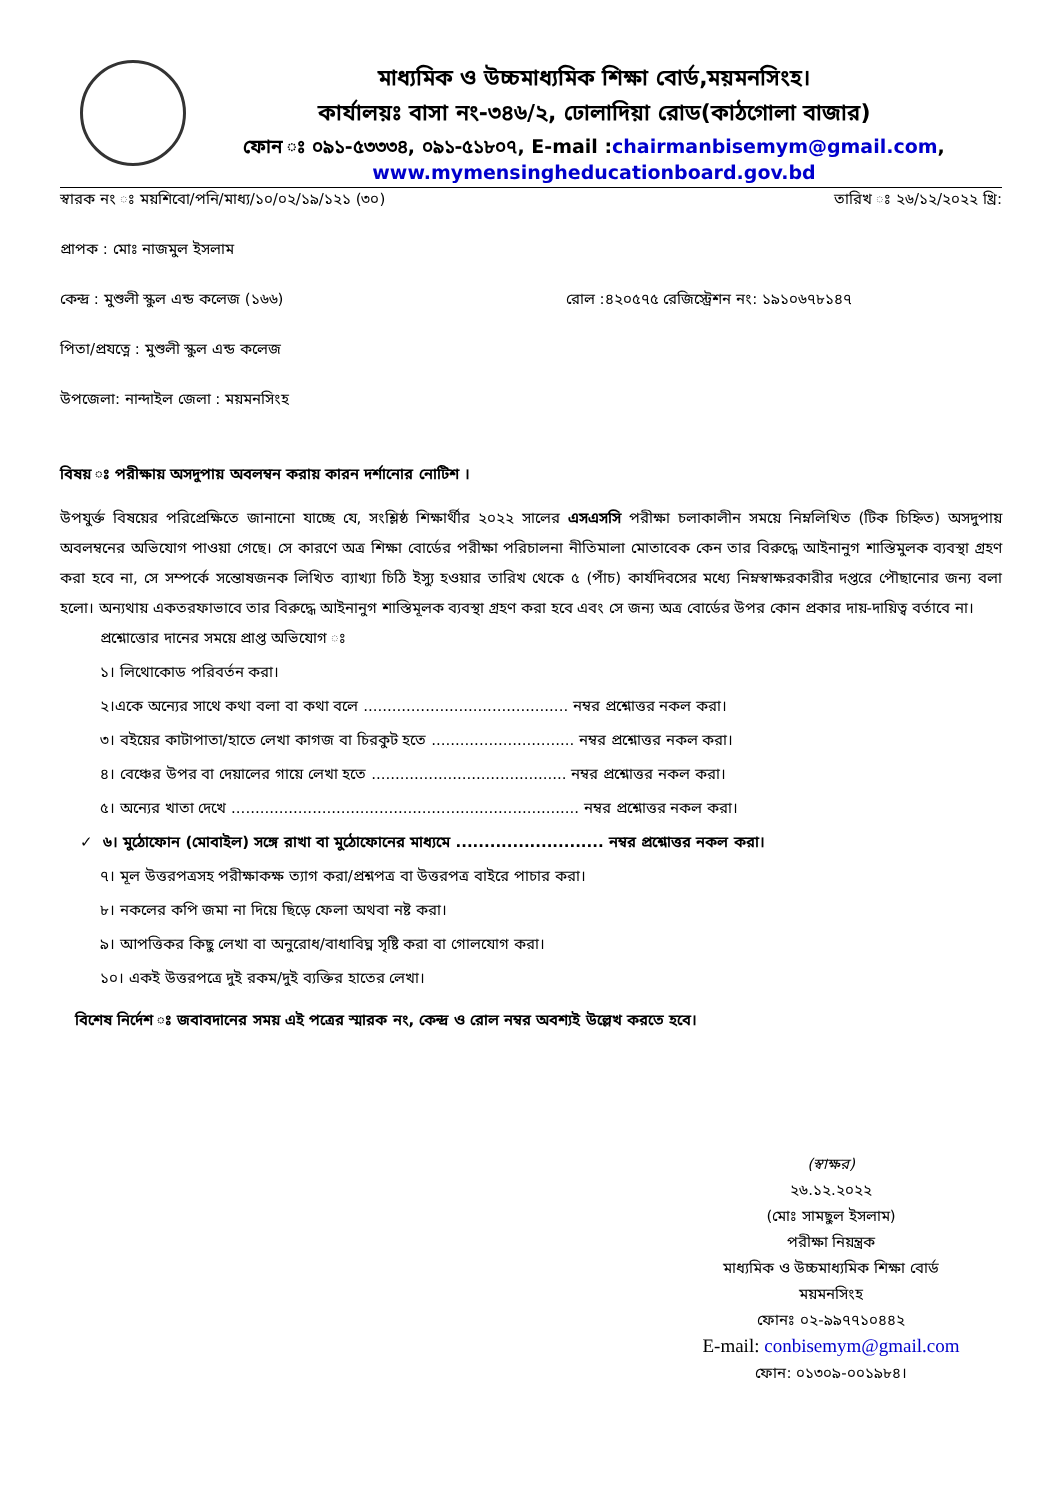মাধ্যমিক ও উচ্চমাধ্যমিক শিক্ষা বোর্ড,ময়মনসিংহ।
কার্যালয়ঃ বাসা নং-৩৪৬/২, ঢোলাদিয়া রোড(কাঠগোলা বাজার)
ফোন ঃ ০৯১-৫৩৩৩৪, ০৯১-৫১৮০৭, E-mail :chairmanbisemym@gmail.com,
www.mymensingheducationboard.gov.bd
স্বারক নং ঃ ময়শিবো/পনি/মাধ্য/১০/০২/১৯/১২১ (৩০) তারিখ ঃ ২৬/১২/২০২২ খ্রি:
প্রাপক : মোঃ নাজমুল ইসলাম
কেন্দ্র : মুশুলী স্কুল এন্ড কলেজ (১৬৬) রোল :৪২০৫৭৫ রেজিস্ট্রেশন নং: ১৯১০৬৭৮১৪৭
পিতা/প্রযত্নে : মুশুলী স্কুল এন্ড কলেজ
উপজেলা: নান্দাইল জেলা : ময়মনসিংহ
বিষয় ঃ পরীক্ষায় অসদুপায় অবলম্বন করায় কারন দর্শানোর নোটিশ ।
উপযুর্ক্ত বিষয়ের পরিপ্রেক্ষিতে জানানো যাচ্ছে যে, সংশ্লিষ্ঠ শিক্ষার্থীর ২০২২ সালের এসএসসি পরীক্ষা চলাকালীন সময়ে নিম্নলিখিত (টিক চিহ্নিত) অসদুপায় অবলম্বনের অভিযোগ পাওয়া গেছে। সে কারণে অত্র শিক্ষা বোর্ডের পরীক্ষা পরিচালনা নীতিমালা মোতাবেক কেন তার বিরুদ্ধে আইনানুগ শাস্তিমুলক ব্যবস্থা গ্রহণ করা হবে না, সে সম্পর্কে সন্তোষজনক লিখিত ব্যাখ্যা চিঠি ইস্যু হওয়ার তারিখ থেকে ৫ (পাঁচ) কার্যদিবসের মধ্যে নিম্নস্বাক্ষরকারীর দপ্তরে পৌছানোর জন্য বলা হলো। অন্যথায় একতরফাভাবে তার বিরুদ্ধে আইনানুগ শাস্তিমূলক ব্যবস্থা গ্রহণ করা হবে এবং সে জন্য অত্র বোর্ডের উপর কোন প্রকার দায়-দায়িত্ব বর্তাবে না।
প্রশ্নোত্তোর দানের সময়ে প্রাপ্ত অভিযোগ ঃ
১। লিথোকোড পরিবর্তন করা।
২।একে অন্যের সাথে কথা বলা বা কথা বলে ........................................... নম্বর প্রশ্নোত্তর নকল করা।
৩। বইয়ের কাটাপাতা/হাতে লেখা কাগজ বা চিরকুট হতে .............................. নম্বর প্রশ্নোত্তর নকল করা।
৪। বেঞ্চের উপর বা দেয়ালের গায়ে লেখা হতে ......................................... নম্বর প্রশ্নোত্তর নকল করা।
৫। অন্যের খাতা দেখে ......................................................................... নম্বর প্রশ্নোত্তর নকল করা।
✓ ৬। মুঠোফোন (মোবাইল) সঙ্গে রাখা বা মুঠোফোনের মাধ্যমে .......................... নম্বর প্রশ্নোত্তর নকল করা।
৭। মূল উত্তরপত্রসহ পরীক্ষাকক্ষ ত্যাগ করা/প্রশ্নপত্র বা উত্তরপত্র বাইরে পাচার করা।
৮। নকলের কপি জমা না দিয়ে ছিড়ে ফেলা অথবা নষ্ট করা।
৯। আপত্তিকর কিছু লেখা বা অনুরোধ/বাধাবিঘ্ন সৃষ্টি করা বা গোলযোগ করা।
১০। একই উত্তরপত্রে দুই রকম/দুই ব্যক্তির হাতের লেখা।
বিশেষ নির্দেশ ঃ জবাবদানের সময় এই পত্রের স্মারক নং, কেন্দ্র ও রোল নম্বর অবশ্যই উল্লেখ করতে হবে।
(স্বাক্ষর)
২৬.১২.২০২২
(মোঃ সামছুল ইসলাম)
পরীক্ষা নিয়ন্ত্রক
মাধ্যমিক ও উচ্চমাধ্যমিক শিক্ষা বোর্ড
ময়মনসিংহ
ফোনঃ ০২-৯৯৭৭১০৪৪২
E-mail: conbisemym@gmail.com
ফোন: ০১৩০৯-০০১৯৮৪।